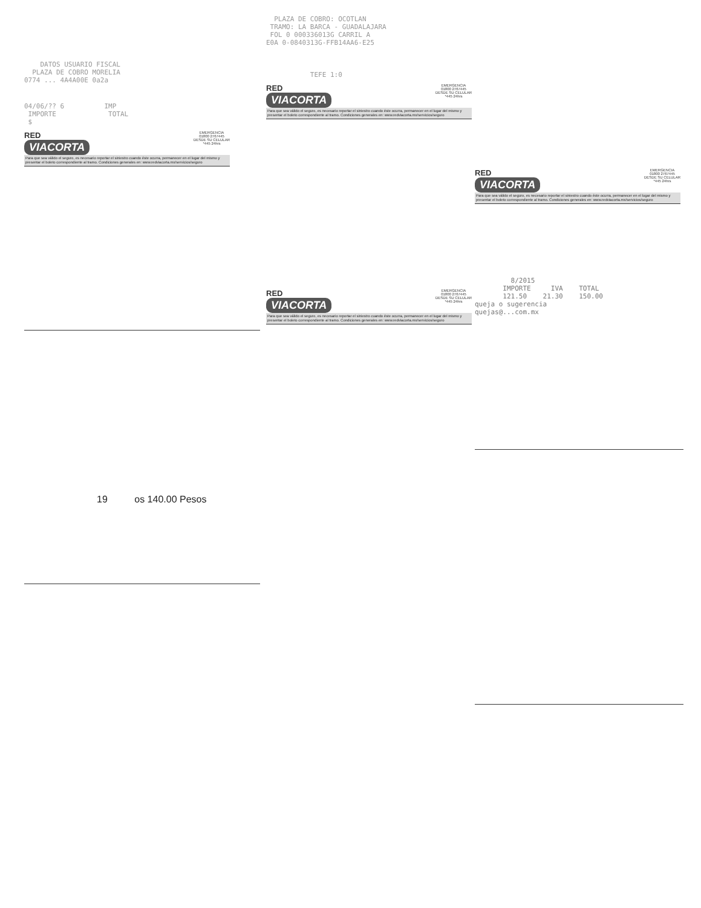DATOS USUARIO FISCAL PLAZA DE COBRO MORELIA 0774 ... 4A4A00E 0a2a
04/06/?? 6 IMP IMPORTE TOTAL $
EMERGENCIA
01800 2767445
DESDE SU CELULAR
*445 24hrs
RED
VIACORTA
Para que sea válido el seguro, es necesario reportar el siniestro cuando éste ocurra, permanecer en el lugar del mismo y presentar el boleto correspondiente al tramo. Condiciones generales en: www.redviacorta.mx/servicios/seguro
19 os 140.00 Pesos
PLAZA DE COBRO: OCOTLAN TRAMO: LA BARCA - GUADALAJARA FOL 0 000336013G CARRIL A E0A 0-0840313G-FFB14AA6-E25
TEFE 1:0
EMERGENCIA
01800 2767445
DESDE SU CELULAR
*445 24hrs
RED
VIACORTA
Para que sea válido el seguro, es necesario reportar el siniestro cuando éste ocurra, permanecer en el lugar del mismo y presentar el boleto correspondiente al tramo. Condiciones generales en: www.redviacorta.mx/servicios/seguro
EMERGENCIA
01800 2767445
DESDE SU CELULAR
*445 24hrs
RED
VIACORTA
Para que sea válido el seguro, es necesario reportar el siniestro cuando éste ocurra, permanecer en el lugar del mismo y presentar el boleto correspondiente al tramo. Condiciones generales en: www.redviacorta.mx/servicios/seguro
EMERGENCIA
01800 2767445
DESDE SU CELULAR
*445 24hrs
RED
VIACORTA
Para que sea válido el seguro, es necesario reportar el siniestro cuando éste ocurra, permanecer en el lugar del mismo y presentar el boleto correspondiente al tramo. Condiciones generales en: www.redviacorta.mx/servicios/seguro
8/2015 IMPORTE IVA TOTAL 121.50 21.30 150.00 queja o sugerencia quejas@...com.mx